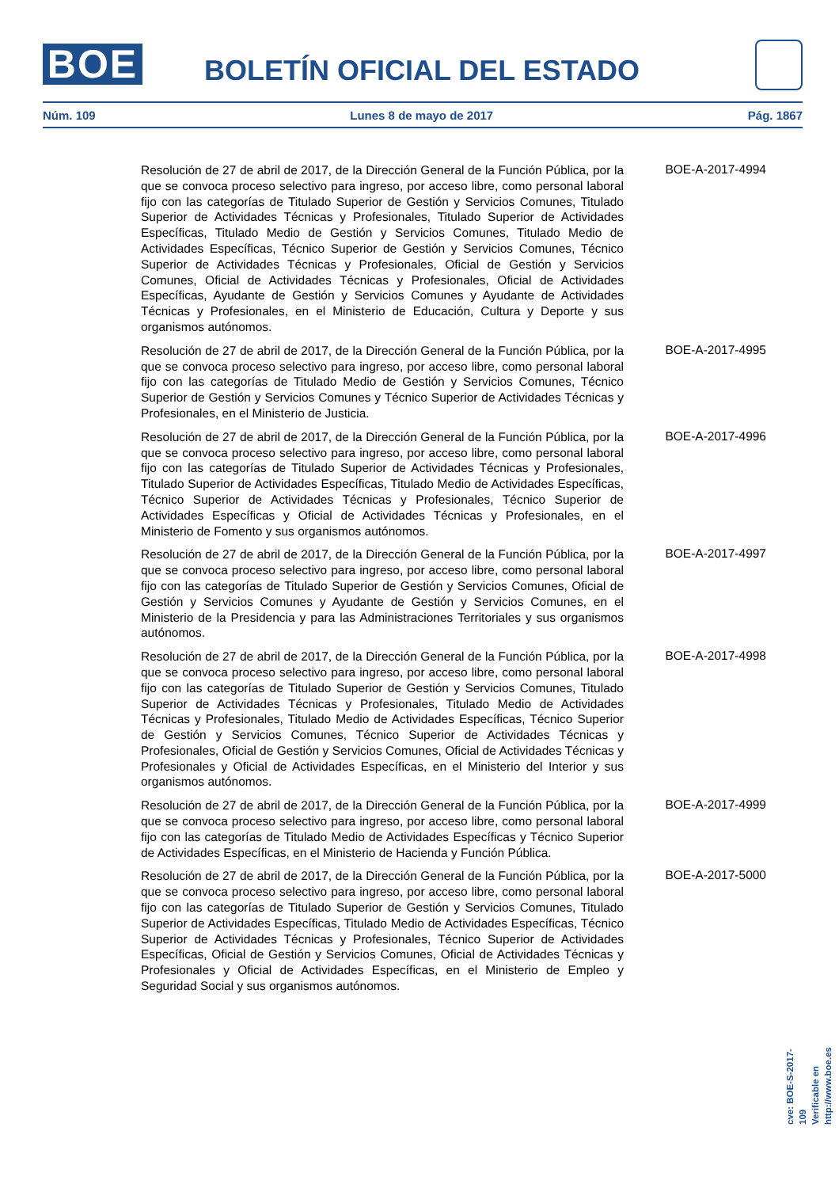BOE BOLETÍN OFICIAL DEL ESTADO
Núm. 109 Lunes 8 de mayo de 2017 Pág. 1867
Resolución de 27 de abril de 2017, de la Dirección General de la Función Pública, por la que se convoca proceso selectivo para ingreso, por acceso libre, como personal laboral fijo con las categorías de Titulado Superior de Gestión y Servicios Comunes, Titulado Superior de Actividades Técnicas y Profesionales, Titulado Superior de Actividades Específicas, Titulado Medio de Gestión y Servicios Comunes, Titulado Medio de Actividades Específicas, Técnico Superior de Gestión y Servicios Comunes, Técnico Superior de Actividades Técnicas y Profesionales, Oficial de Gestión y Servicios Comunes, Oficial de Actividades Técnicas y Profesionales, Oficial de Actividades Específicas, Ayudante de Gestión y Servicios Comunes y Ayudante de Actividades Técnicas y Profesionales, en el Ministerio de Educación, Cultura y Deporte y sus organismos autónomos.
BOE-A-2017-4994
Resolución de 27 de abril de 2017, de la Dirección General de la Función Pública, por la que se convoca proceso selectivo para ingreso, por acceso libre, como personal laboral fijo con las categorías de Titulado Medio de Gestión y Servicios Comunes, Técnico Superior de Gestión y Servicios Comunes y Técnico Superior de Actividades Técnicas y Profesionales, en el Ministerio de Justicia.
BOE-A-2017-4995
Resolución de 27 de abril de 2017, de la Dirección General de la Función Pública, por la que se convoca proceso selectivo para ingreso, por acceso libre, como personal laboral fijo con las categorías de Titulado Superior de Actividades Técnicas y Profesionales, Titulado Superior de Actividades Específicas, Titulado Medio de Actividades Específicas, Técnico Superior de Actividades Técnicas y Profesionales, Técnico Superior de Actividades Específicas y Oficial de Actividades Técnicas y Profesionales, en el Ministerio de Fomento y sus organismos autónomos.
BOE-A-2017-4996
Resolución de 27 de abril de 2017, de la Dirección General de la Función Pública, por la que se convoca proceso selectivo para ingreso, por acceso libre, como personal laboral fijo con las categorías de Titulado Superior de Gestión y Servicios Comunes, Oficial de Gestión y Servicios Comunes y Ayudante de Gestión y Servicios Comunes, en el Ministerio de la Presidencia y para las Administraciones Territoriales y sus organismos autónomos.
BOE-A-2017-4997
Resolución de 27 de abril de 2017, de la Dirección General de la Función Pública, por la que se convoca proceso selectivo para ingreso, por acceso libre, como personal laboral fijo con las categorías de Titulado Superior de Gestión y Servicios Comunes, Titulado Superior de Actividades Técnicas y Profesionales, Titulado Medio de Actividades Técnicas y Profesionales, Titulado Medio de Actividades Específicas, Técnico Superior de Gestión y Servicios Comunes, Técnico Superior de Actividades Técnicas y Profesionales, Oficial de Gestión y Servicios Comunes, Oficial de Actividades Técnicas y Profesionales y Oficial de Actividades Específicas, en el Ministerio del Interior y sus organismos autónomos.
BOE-A-2017-4998
Resolución de 27 de abril de 2017, de la Dirección General de la Función Pública, por la que se convoca proceso selectivo para ingreso, por acceso libre, como personal laboral fijo con las categorías de Titulado Medio de Actividades Específicas y Técnico Superior de Actividades Específicas, en el Ministerio de Hacienda y Función Pública.
BOE-A-2017-4999
Resolución de 27 de abril de 2017, de la Dirección General de la Función Pública, por la que se convoca proceso selectivo para ingreso, por acceso libre, como personal laboral fijo con las categorías de Titulado Superior de Gestión y Servicios Comunes, Titulado Superior de Actividades Específicas, Titulado Medio de Actividades Específicas, Técnico Superior de Actividades Técnicas y Profesionales, Técnico Superior de Actividades Específicas, Oficial de Gestión y Servicios Comunes, Oficial de Actividades Técnicas y Profesionales y Oficial de Actividades Específicas, en el Ministerio de Empleo y Seguridad Social y sus organismos autónomos.
BOE-A-2017-5000
cve: BOE-S-2017-109
Verificable en http://www.boe.es